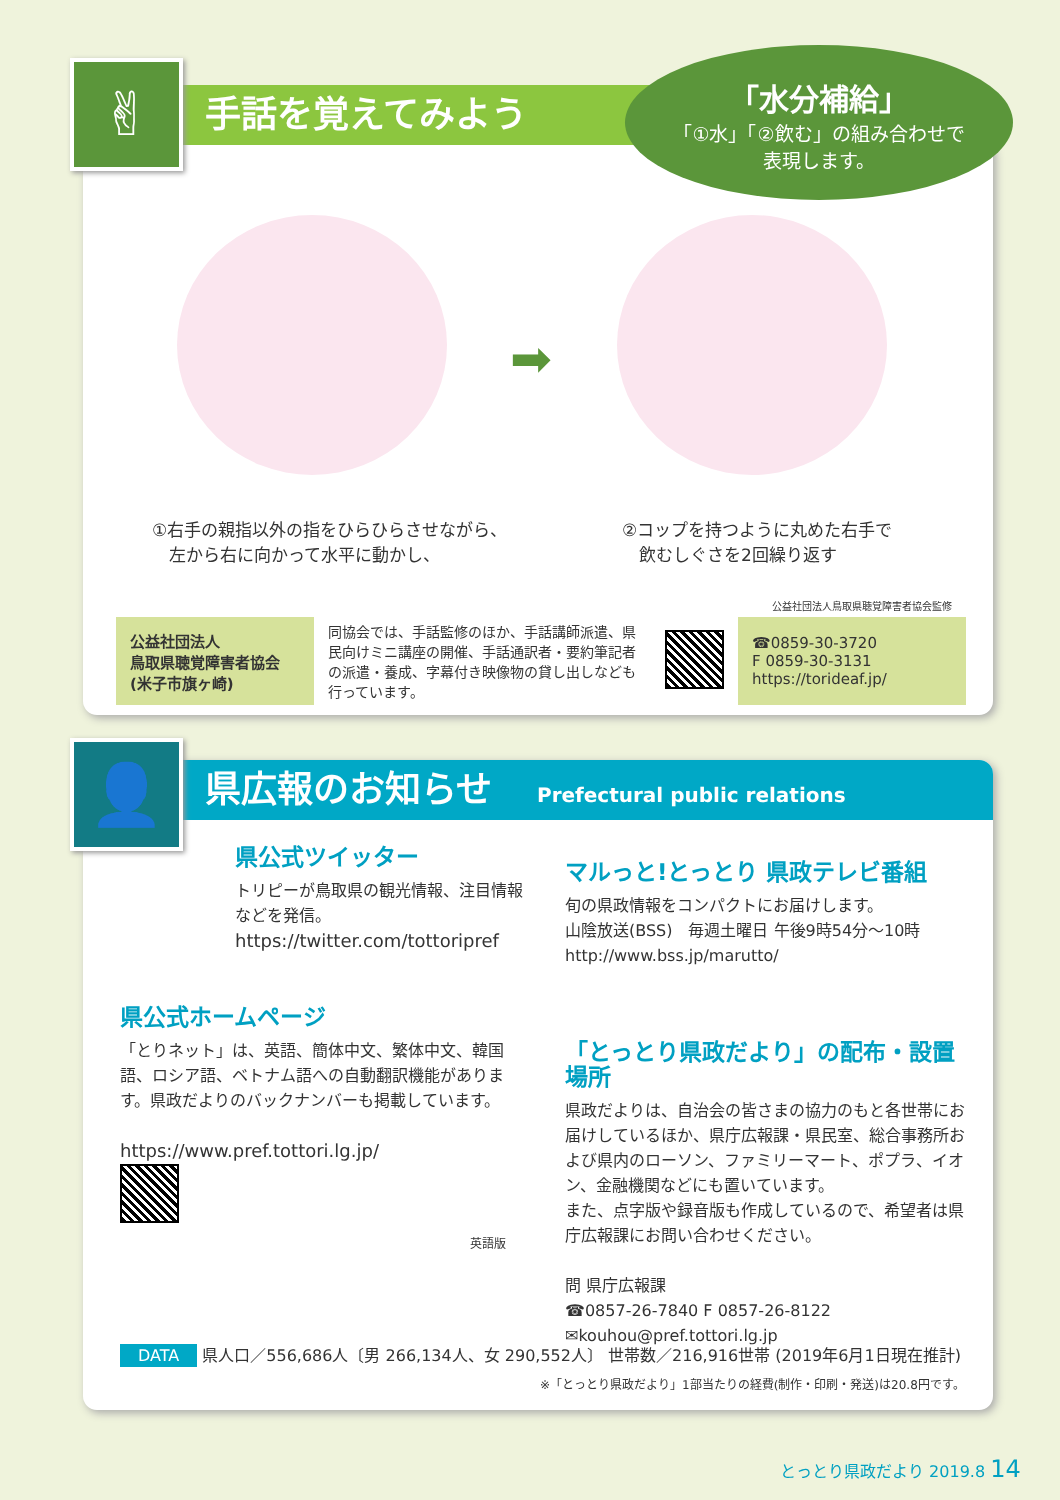手話を覚えてみよう ✌
「水分補給」
「①水」「②飲む」の組み合わせで
表現します。
➡
①右手の親指以外の指をひらひらさせながら、
　左から右に向かって水平に動かし、
②コップを持つように丸めた右手で
　飲むしぐさを2回繰り返す
公益社団法人鳥取県聴覚障害者協会監修
| 公益社団法人 鳥取県聴覚障害者協会 (米子市旗ヶ崎) | 同協会では、手話監修のほか、手話講師派遣、県民向けミニ講座の開催、手話通訳者・要約筆記者の派遣・養成、字幕付き映像物の貸し出しなども行っています。 | | ☎0859-30-3720 F 0859-30-3131 https://torideaf.jp/ |
県広報のお知らせ Prefectural public relations 👤
県公式ツイッター
トリピーが鳥取県の観光情報、注目情報などを発信。
https://twitter.com/tottoripref
県公式ホームページ
「とりネット」は、英語、簡体中文、繁体中文、韓国語、ロシア語、ベトナム語への自動翻訳機能があります。県政だよりのバックナンバーも掲載しています。
https://www.pref.tottori.lg.jp/
英語版
マルっと!とっとり 県政テレビ番組
旬の県政情報をコンパクトにお届けします。
山陰放送(BSS)　毎週土曜日 午後9時54分～10時
http://www.bss.jp/marutto/
「とっとり県政だより」の配布・設置場所
県政だよりは、自治会の皆さまの協力のもと各世帯にお届けしているほか、県庁広報課・県民室、総合事務所および県内のローソン、ファミリーマート、ポプラ、イオン、金融機関などにも置いています。
また、点字版や録音版も作成しているので、希望者は県庁広報課にお問い合わせください。
問 県庁広報課
☎0857-26-7840 F 0857-26-8122
✉kouhou@pref.tottori.lg.jp
DATA 県人口／556,686人〔男 266,134人、女 290,552人〕 世帯数／216,916世帯 (2019年6月1日現在推計)
※「とっとり県政だより」1部当たりの経費(制作・印刷・発送)は20.8円です。
とっとり県政だより 2019.8 14